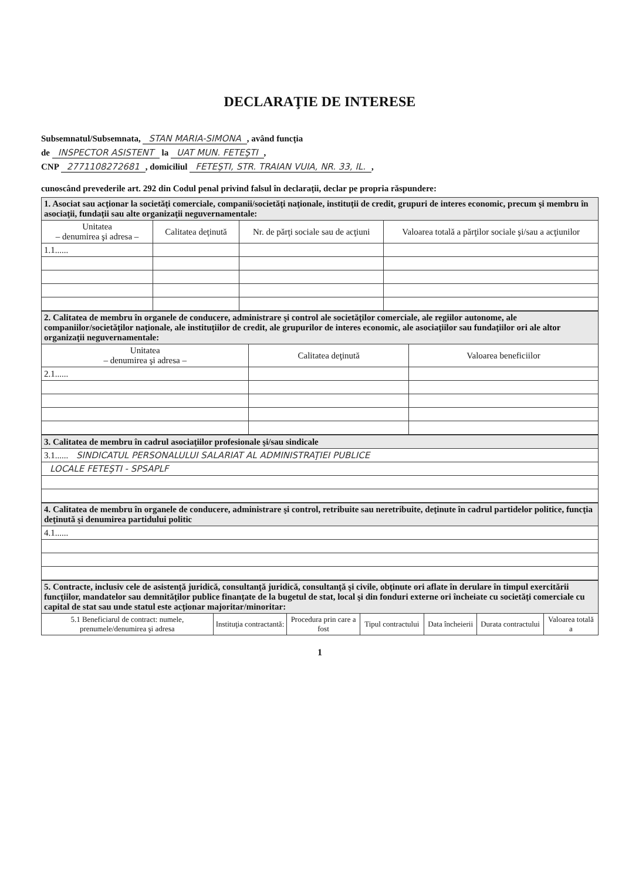DECLARAŢIE DE INTERESE
Subsemnatul/Subsemnata, STAN MARIA-SIMONA, având funcţia
de INSPECTOR ASISTENT la UAT MUN. FETEŞTI,
CNP 2771108272681, domiciliul FETEŞTI, STR. TRAIAN VUIA, NR. 33, IL.,
cunoscând prevederile art. 292 din Codul penal privind falsul în declaraţii, declar pe propria răspundere:
| 1. Asociat sau acţionar la societăţi comerciale, companii/societăţi naţionale, instituţii de credit, grupuri de interes economic, precum şi membru în asociaţii, fundaţii sau alte organizaţii neguvernamentale: | | | |
| Unitatea – denumirea şi adresa – | Calitatea deţinută | Nr. de părţi sociale sau de acţiuni | Valoarea totală a părţilor sociale şi/sau a acţiunilor |
| 1.1...... | | | |
| 2. Calitatea de membru în organele de conducere, administrare şi control ale societăţilor comerciale, ale regiilor autonome, ale companiilor/societăţilor naţionale, ale instituţiilor de credit, ale grupurilor de interes economic, ale asociaţiilor sau fundaţiilor ori ale altor organizaţii neguvernamentale: | | |
| Unitatea – denumirea şi adresa – | Calitatea deţinută | Valoarea beneficiilor |
| 2.1...... | | |
| 3. Calitatea de membru în cadrul asociaţiilor profesionale şi/sau sindicale |
| 3.1...... SINDICATUL PERSONALULUI SALARIAT AL ADMINISTRAŢIEI PUBLICE |
| LOCALE FETEŞTI - SPSAPLF |
| 4. Calitatea de membru în organele de conducere, administrare şi control, retribuite sau neretribuite, deţinute în cadrul partidelor politice, funcţia deţinută şi denumirea partidului politic |
| 4.1...... |
| 5. Contracte, inclusiv cele de asistenţă juridică, consultanţă juridică, consultanţă şi civile, obţinute ori aflate în derulare în timpul exercitării funcţiilor, mandatelor sau demnităţilor publice finanţate de la bugetul de stat, local şi din fonduri externe ori încheiate cu societăţi comerciale cu capital de stat sau unde statul este acţionar majoritar/minoritar: | | | | | | |
| 5.1 Beneficiarul de contract: numele, prenumele/denumirea şi adresa | Instituţia contractantă: | Procedura prin care a fost | Tipul contractului | Data încheierii | Durata contractului | Valoarea totală a |
1